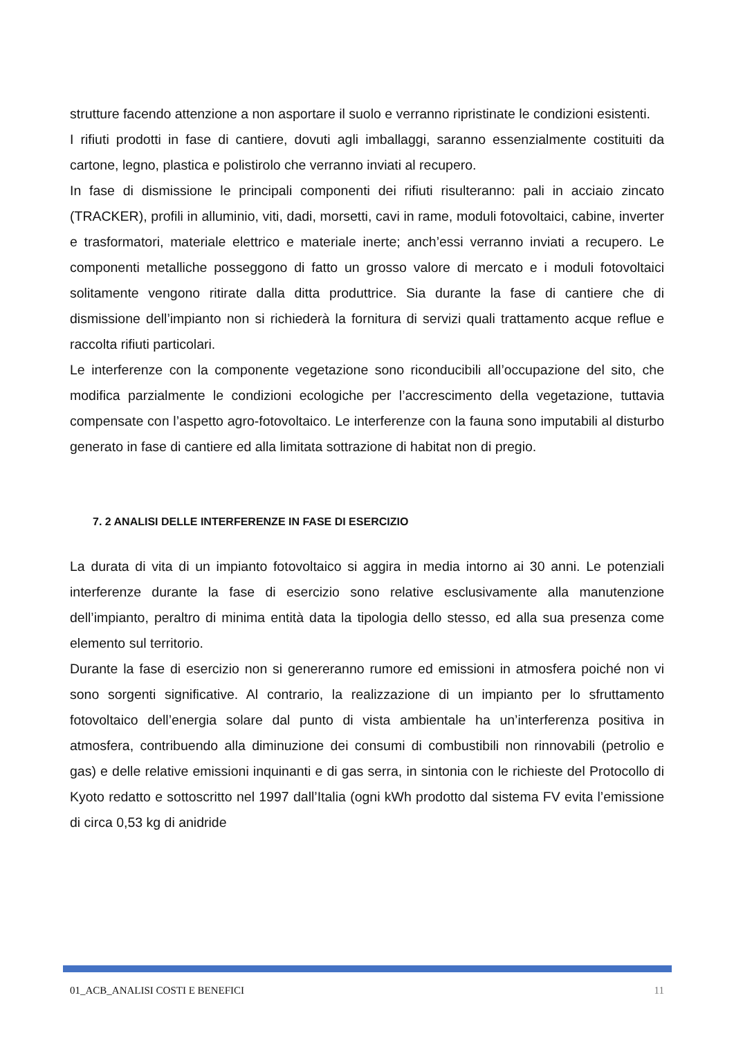strutture facendo attenzione a non asportare il suolo e verranno ripristinate le condizioni esistenti.
I rifiuti prodotti in fase di cantiere, dovuti agli imballaggi, saranno essenzialmente costituiti da cartone, legno, plastica e polistirolo che verranno inviati al recupero.
In fase di dismissione le principali componenti dei rifiuti risulteranno: pali in acciaio zincato (TRACKER), profili in alluminio, viti, dadi, morsetti, cavi in rame, moduli fotovoltaici, cabine, inverter e trasformatori, materiale elettrico e materiale inerte; anch’essi verranno inviati a recupero. Le componenti metalliche posseggono di fatto un grosso valore di mercato e i moduli fotovoltaici solitamente vengono ritirate dalla ditta produttrice. Sia durante la fase di cantiere che di dismissione dell’impianto non si richiederà la fornitura di servizi quali trattamento acque reflue e raccolta rifiuti particolari.
Le interferenze con la componente vegetazione sono riconducibili all’occupazione del sito, che modifica parzialmente le condizioni ecologiche per l’accrescimento della vegetazione, tuttavia compensate con l’aspetto agro-fotovoltaico. Le interferenze con la fauna sono imputabili al disturbo generato in fase di cantiere ed alla limitata sottrazione di habitat non di pregio.
7. 2 ANALISI DELLE INTERFERENZE IN FASE DI ESERCIZIO
La durata di vita di un impianto fotovoltaico si aggira in media intorno ai 30 anni. Le potenziali interferenze durante la fase di esercizio sono relative esclusivamente alla manutenzione dell’impianto, peraltro di minima entità data la tipologia dello stesso, ed alla sua presenza come elemento sul territorio.
Durante la fase di esercizio non si genereranno rumore ed emissioni in atmosfera poiché non vi sono sorgenti significative. Al contrario, la realizzazione di un impianto per lo sfruttamento fotovoltaico dell’energia solare dal punto di vista ambientale ha un’interferenza positiva in atmosfera, contribuendo alla diminuzione dei consumi di combustibili non rinnovabili (petrolio e gas) e delle relative emissioni inquinanti e di gas serra, in sintonia con le richieste del Protocollo di Kyoto redatto e sottoscritto nel 1997 dall’Italia (ogni kWh prodotto dal sistema FV evita l’emissione di circa 0,53 kg di anidride
01_ACB_ANALISI COSTI E BENEFICI 11